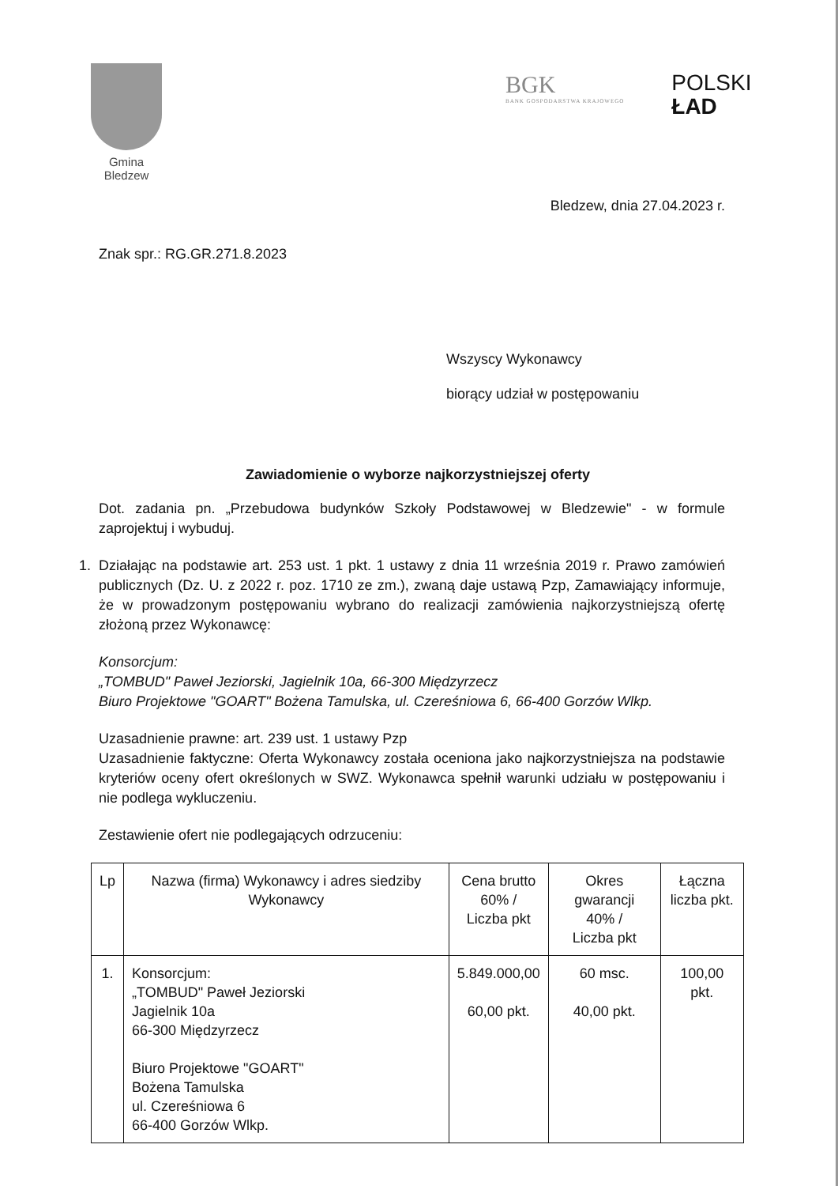Gmina Bledzew
BGK
BANK GOSPODARSTWA KRAJOWEGO
POLSKI
ŁAD
Bledzew, dnia 27.04.2023 r.
Znak spr.: RG.GR.271.8.2023
Wszyscy Wykonawcy
biorący udział w postępowaniu
Zawiadomienie o wyborze najkorzystniejszej oferty
Dot. zadania pn. „Przebudowa budynków Szkoły Podstawowej w Bledzewie" - w formule zaprojektuj i wybuduj.
1. Działając na podstawie art. 253 ust. 1 pkt. 1 ustawy z dnia 11 września 2019 r. Prawo zamówień publicznych (Dz. U. z 2022 r. poz. 1710 ze zm.), zwaną daje ustawą Pzp, Zamawiający informuje, że w prowadzonym postępowaniu wybrano do realizacji zamówienia najkorzystniejszą ofertę złożoną przez Wykonawcę:
Konsorcjum:
„TOMBUD" Paweł Jeziorski, Jagielnik 10a, 66-300 Międzyrzecz
Biuro Projektowe "GOART" Bożena Tamulska, ul. Czereśniowa 6, 66-400 Gorzów Wlkp.
Uzasadnienie prawne: art. 239 ust. 1 ustawy Pzp
Uzasadnienie faktyczne: Oferta Wykonawcy została oceniona jako najkorzystniejsza na podstawie kryteriów oceny ofert określonych w SWZ. Wykonawca spełnił warunki udziału w postępowaniu i nie podlega wykluczeniu.
Zestawienie ofert nie podlegających odrzuceniu:
| Lp | Nazwa (firma) Wykonawcy i adres siedziby Wykonawcy | Cena brutto 60% / Liczba pkt | Okres gwarancji 40% / Liczba pkt | Łączna liczba pkt. |
| --- | --- | --- | --- | --- |
| 1. | Konsorcjum: „TOMBUD" Paweł Jeziorski Jagielnik 10a 66-300 Międzyrzecz Biuro Projektowe "GOART" Bożena Tamulska ul. Czereśniowa 6 66-400 Gorzów Wlkp. | 5.849.000,00 60,00 pkt. | 60 msc. 40,00 pkt. | 100,00 pkt. |